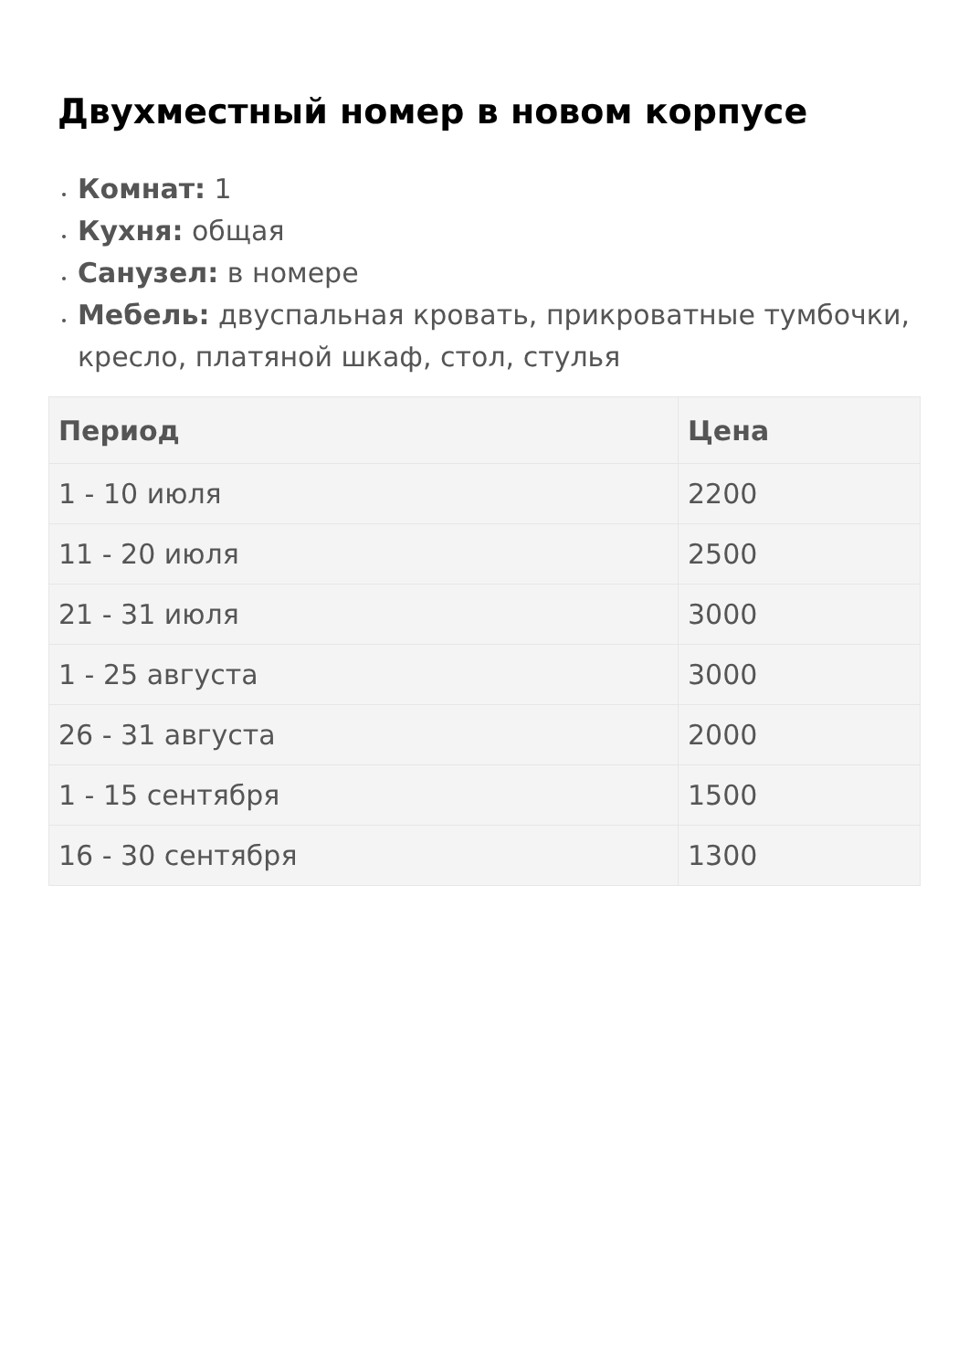Двухместный номер в новом корпусе
Комнат: 1
Кухня: общая
Санузел: в номере
Мебель: двуспальная кровать, прикроватные тумбочки, кресло, платяной шкаф, стол, стулья
| Период | Цена |
| --- | --- |
| 1 - 10 июля | 2200 |
| 11 - 20 июля | 2500 |
| 21 - 31 июля | 3000 |
| 1 - 25 августа | 3000 |
| 26 - 31 августа | 2000 |
| 1 - 15 сентября | 1500 |
| 16 - 30 сентября | 1300 |